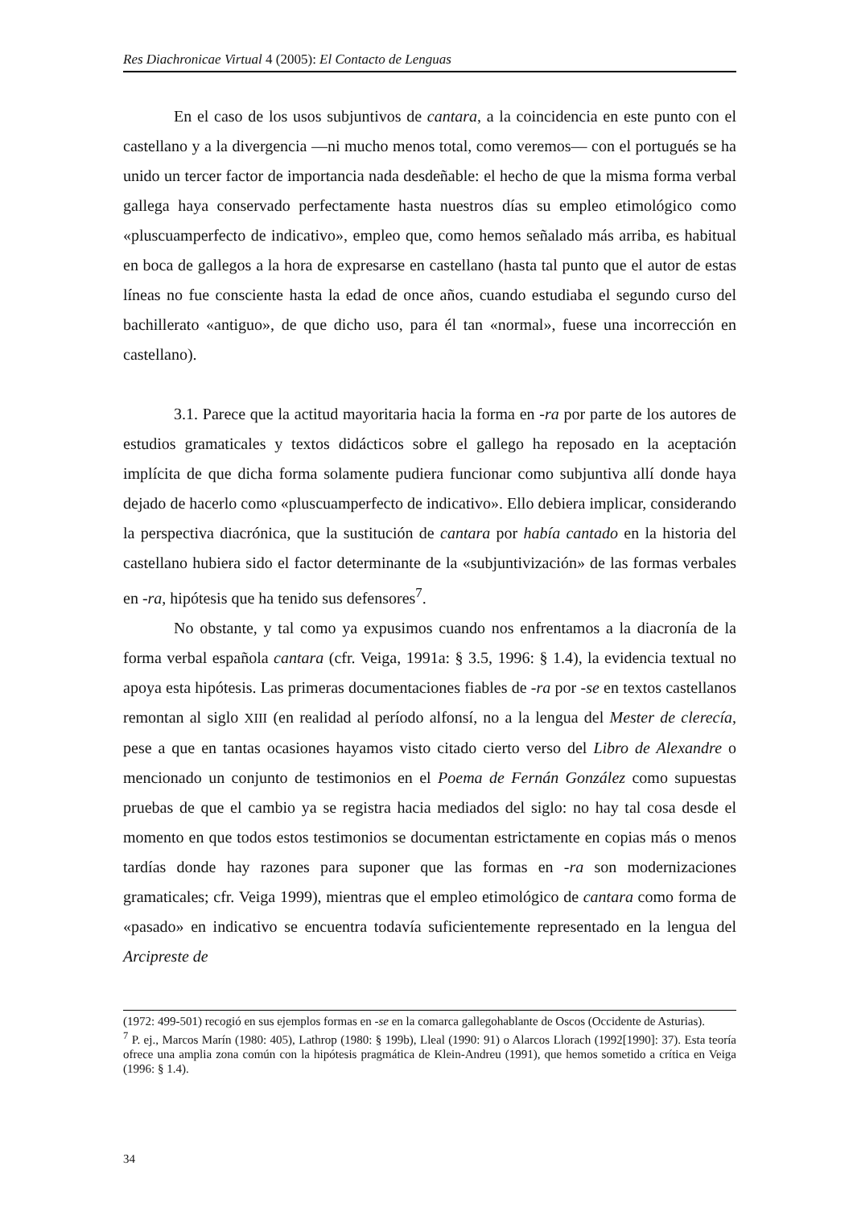Res Diachronicae Virtual 4 (2005): El Contacto de Lenguas
En el caso de los usos subjuntivos de cantara, a la coincidencia en este punto con el castellano y a la divergencia —ni mucho menos total, como veremos— con el portugués se ha unido un tercer factor de importancia nada desdeñable: el hecho de que la misma forma verbal gallega haya conservado perfectamente hasta nuestros días su empleo etimológico como «pluscuamperfecto de indicativo», empleo que, como hemos señalado más arriba, es habitual en boca de gallegos a la hora de expresarse en castellano (hasta tal punto que el autor de estas líneas no fue consciente hasta la edad de once años, cuando estudiaba el segundo curso del bachillerato «antiguo», de que dicho uso, para él tan «normal», fuese una incorrección en castellano).
3.1. Parece que la actitud mayoritaria hacia la forma en -ra por parte de los autores de estudios gramaticales y textos didácticos sobre el gallego ha reposado en la aceptación implícita de que dicha forma solamente pudiera funcionar como subjuntiva allí donde haya dejado de hacerlo como «pluscuamperfecto de indicativo». Ello debiera implicar, considerando la perspectiva diacrónica, que la sustitución de cantara por había cantado en la historia del castellano hubiera sido el factor determinante de la «subjuntivización» de las formas verbales en -ra, hipótesis que ha tenido sus defensores<sup>7</sup>.
No obstante, y tal como ya expusimos cuando nos enfrentamos a la diacronía de la forma verbal española cantara (cfr. Veiga, 1991a: § 3.5, 1996: § 1.4), la evidencia textual no apoya esta hipótesis. Las primeras documentaciones fiables de -ra por -se en textos castellanos remontan al siglo XIII (en realidad al período alfonsí, no a la lengua del Mester de clerecía, pese a que en tantas ocasiones hayamos visto citado cierto verso del Libro de Alexandre o mencionado un conjunto de testimonios en el Poema de Fernán González como supuestas pruebas de que el cambio ya se registra hacia mediados del siglo: no hay tal cosa desde el momento en que todos estos testimonios se documentan estrictamente en copias más o menos tardías donde hay razones para suponer que las formas en -ra son modernizaciones gramaticales; cfr. Veiga 1999), mientras que el empleo etimológico de cantara como forma de «pasado» en indicativo se encuentra todavía suficientemente representado en la lengua del Arcipreste de
(1972: 499-501) recogió en sus ejemplos formas en -se en la comarca gallegohablante de Oscos (Occidente de Asturias).
<sup>7</sup> P. ej., Marcos Marín (1980: 405), Lathrop (1980: § 199b), Lleal (1990: 91) o Alarcos Llorach (1992[1990]: 37). Esta teoría ofrece una amplia zona común con la hipótesis pragmática de Klein-Andreu (1991), que hemos sometido a crítica en Veiga (1996: § 1.4).
34